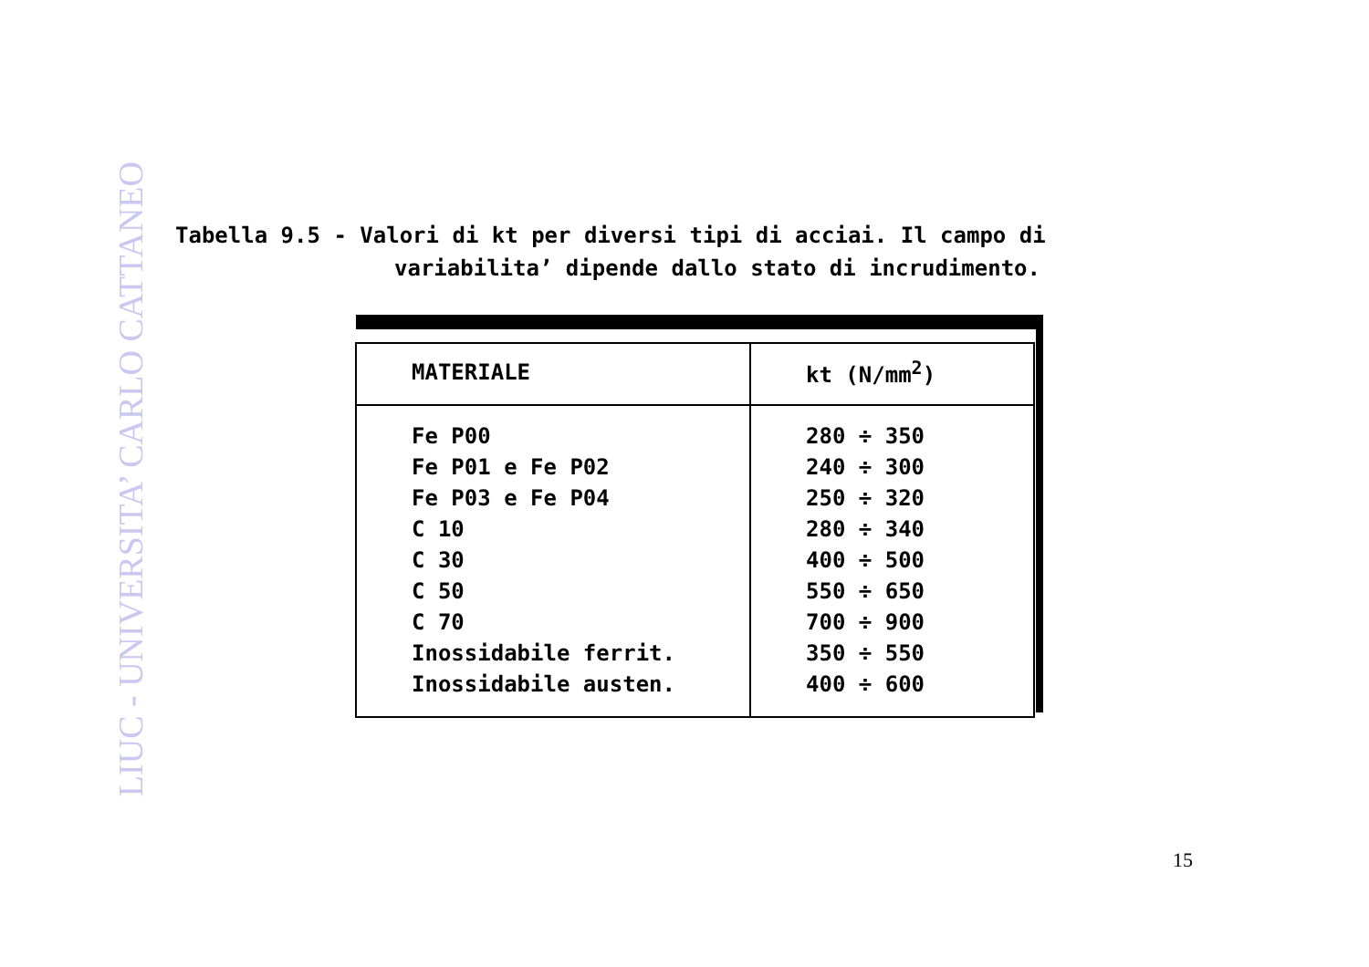LIUC - UNIVERSITA’ CARLO CATTANEO
Tabella 9.5 - Valori di kt per diversi tipi di acciai. Il campo di
variabilita’ dipende dallo stato di incrudimento.
| MATERIALE | kt (N/mm<sup>2</sup>) |
| --- | --- |
| Fe P00 Fe P01 e Fe P02 Fe P03 e Fe P04 C 10 C 30 C 50 C 70 Inossidabile ferrit. Inossidabile austen. | 280 ÷ 350 240 ÷ 300 250 ÷ 320 280 ÷ 340 400 ÷ 500 550 ÷ 650 700 ÷ 900 350 ÷ 550 400 ÷ 600 |
15